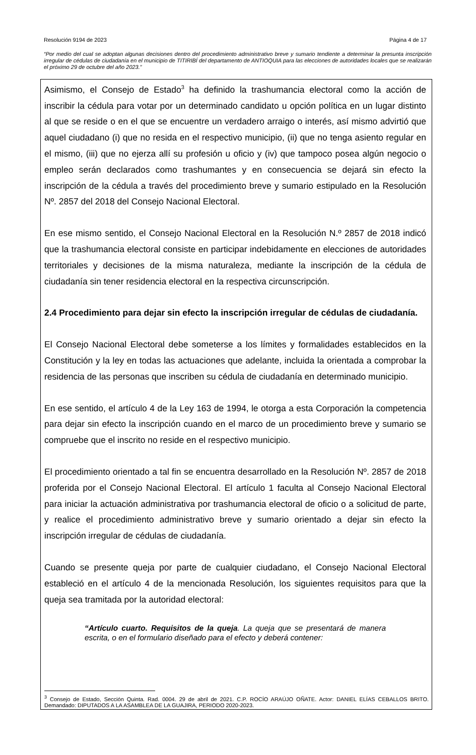Resolución 9194 de 2023 Página 4 de 17
“Por medio del cual se adoptan algunas decisiones dentro del procedimiento administrativo breve y sumario tendiente a determinar la presunta inscripción irregular de cédulas de ciudadanía en el municipio de TITIRIBÍ del departamento de ANTIOQUIA para las elecciones de autoridades locales que se realizarán el próximo 29 de octubre del año 2023.”
Asimismo, el Consejo de Estado<sup>3</sup> ha definido la trashumancia electoral como la acción de inscribir la cédula para votar por un determinado candidato u opción política en un lugar distinto al que se reside o en el que se encuentre un verdadero arraigo o interés, así mismo advirtió que aquel ciudadano (i) que no resida en el respectivo municipio, (ii) que no tenga asiento regular en el mismo, (iii) que no ejerza allí su profesión u oficio y (iv) que tampoco posea algún negocio o empleo serán declarados como trashumantes y en consecuencia se dejará sin efecto la inscripción de la cédula a través del procedimiento breve y sumario estipulado en la Resolución Nº. 2857 del 2018 del Consejo Nacional Electoral.
En ese mismo sentido, el Consejo Nacional Electoral en la Resolución N.º 2857 de 2018 indicó que la trashumancia electoral consiste en participar indebidamente en elecciones de autoridades territoriales y decisiones de la misma naturaleza, mediante la inscripción de la cédula de ciudadanía sin tener residencia electoral en la respectiva circunscripción.
2.4 Procedimiento para dejar sin efecto la inscripción irregular de cédulas de ciudadanía.
El Consejo Nacional Electoral debe someterse a los límites y formalidades establecidos en la Constitución y la ley en todas las actuaciones que adelante, incluida la orientada a comprobar la residencia de las personas que inscriben su cédula de ciudadanía en determinado municipio.
En ese sentido, el artículo 4 de la Ley 163 de 1994, le otorga a esta Corporación la competencia para dejar sin efecto la inscripción cuando en el marco de un procedimiento breve y sumario se compruebe que el inscrito no reside en el respectivo municipio.
El procedimiento orientado a tal fin se encuentra desarrollado en la Resolución Nº. 2857 de 2018 proferida por el Consejo Nacional Electoral. El artículo 1 faculta al Consejo Nacional Electoral para iniciar la actuación administrativa por trashumancia electoral de oficio o a solicitud de parte, y realice el procedimiento administrativo breve y sumario orientado a dejar sin efecto la inscripción irregular de cédulas de ciudadanía.
Cuando se presente queja por parte de cualquier ciudadano, el Consejo Nacional Electoral estableció en el artículo 4 de la mencionada Resolución, los siguientes requisitos para que la queja sea tramitada por la autoridad electoral:
“Artículo cuarto. Requisitos de la queja. La queja que se presentará de manera escrita, o en el formulario diseñado para el efecto y deberá contener:
<sup>3</sup> Consejo de Estado, Sección Quinta. Rad. 0004. 29 de abril de 2021. C.P. ROCÍO ARAÚJO OÑATE. Actor: DANIEL ELÍAS CEBALLOS BRITO. Demandado: DIPUTADOS A LA ASAMBLEA DE LA GUAJIRA, PERIODO 2020-2023.